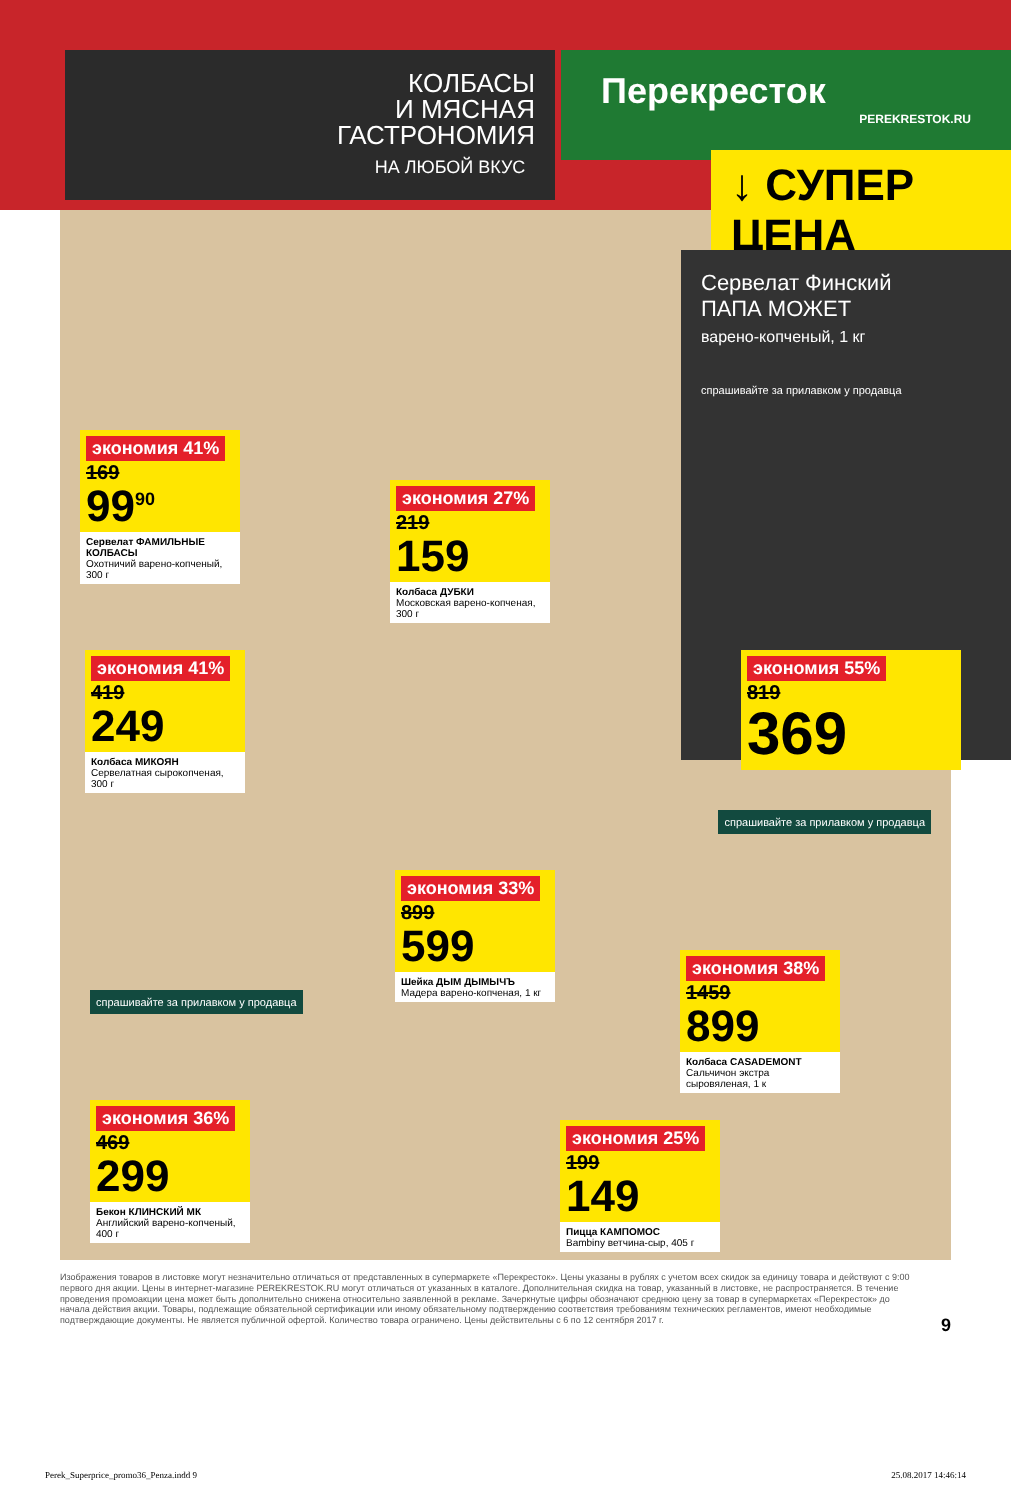КОЛБАСЫ
И МЯСНАЯ
ГАСТРОНОМИЯ
НА ЛЮБОЙ ВКУС
Перекресток
PEREKRESTOK.RU
↓ СУПЕР ЦЕНА
Сервелат Финский
ПАПА МОЖЕТ
варено-копченый, 1 кг
спрашивайте за прилавком у продавца
экономия 41%
169
99<sup>90</sup>
Сервелат ФАМИЛЬНЫЕ КОЛБАСЫ
Охотничий варено-копченый, 300 г
экономия 27%
219
159
Колбаса ДУБКИ
Московская варено-копченая, 300 г
экономия 41%
419
249
Колбаса МИКОЯН
Сервелатная сырокопченая, 300 г
экономия 55%
819
369
экономия 33%
899
599
Шейка ДЫМ ДЫМЫЧЪ
Мадера варено-копченая, 1 кг
экономия 38%
1459
899
Колбаса CASADEMONT
Сальчичон экстра сыровяленая, 1 к
спрашивайте за прилавком у продавца
спрашивайте за прилавком у продавца
экономия 36%
469
299
Бекон КЛИНСКИЙ МК
Английский варено-копченый, 400 г
экономия 25%
199
149
Пицца КАМПОМОС
Bambiny ветчина-сыр, 405 г
Изображения товаров в листовке могут незначительно отличаться от представленных в супермаркете «Перекресток». Цены указаны в рублях с учетом всех скидок за единицу товара и действуют с 9:00 первого дня акции. Цены в интернет-магазине PEREKRESTOK.RU могут отличаться от указанных в каталоге. Дополнительная скидка на товар, указанный в листовке, не распространяется. В течение проведения промоакции цена может быть дополнительно снижена относительно заявленной в рекламе. Зачеркнутые цифры обозначают среднюю цену за товар в супермаркетах «Перекресток» до начала действия акции. Товары, подлежащие обязательной сертификации или иному обязательному подтверждению соответствия требованиям технических регламентов, имеют необходимые подтверждающие документы. Не является публичной офертой. Количество товара ограничено. Цены действительны с 6 по 12 сентября 2017 г.
9
Perek_Superprice_promo36_Penza.indd 9 25.08.2017 14:46:14